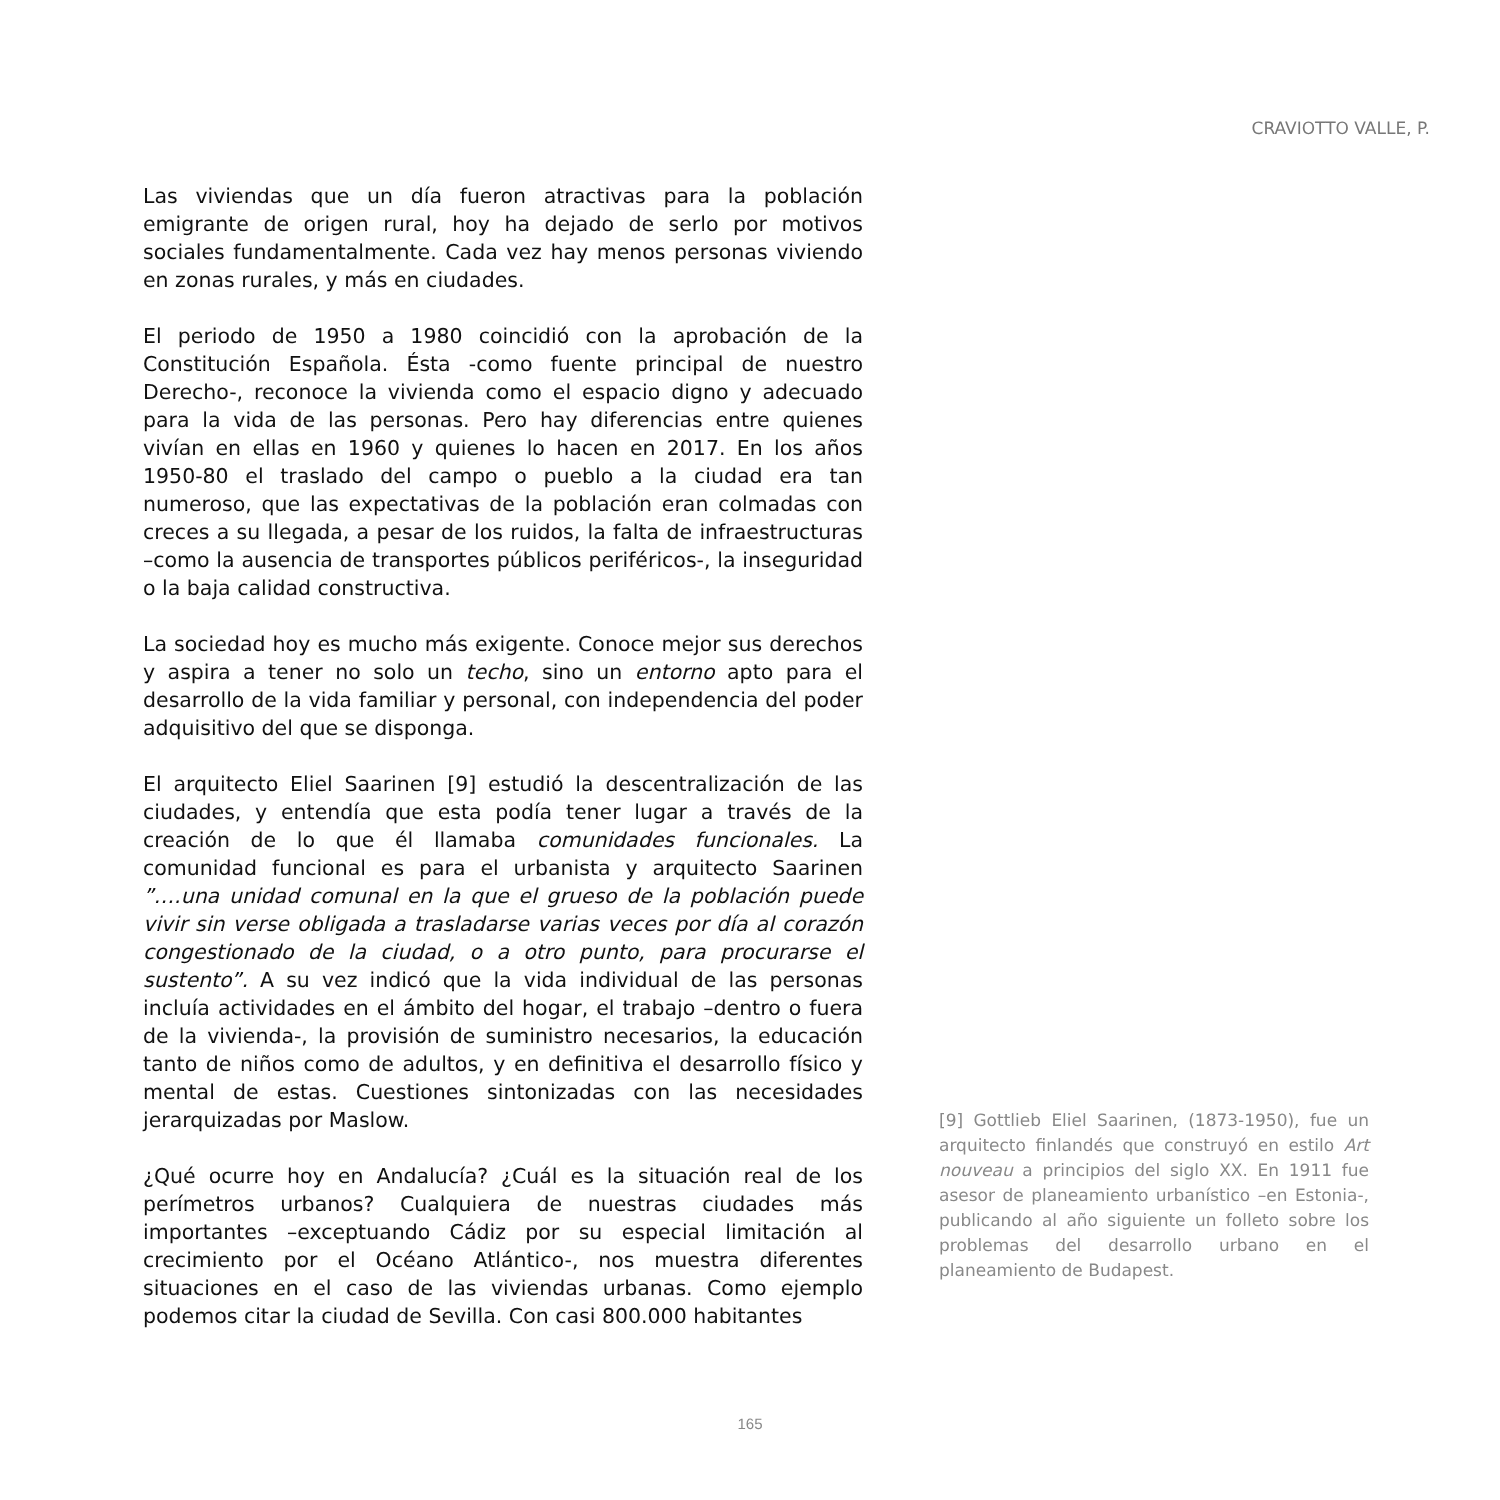CRAVIOTTO VALLE, P.
Las viviendas que un día fueron atractivas para la población emigrante de origen rural, hoy ha dejado de serlo por motivos sociales fundamentalmente. Cada vez hay menos personas viviendo en zonas rurales, y más en ciudades.
El periodo de 1950 a 1980 coincidió con la aprobación de la Constitución Española. Ésta -como fuente principal de nuestro Derecho-, reconoce la vivienda como el espacio digno y adecuado para la vida de las personas. Pero hay diferencias entre quienes vivían en ellas en 1960 y quienes lo hacen en 2017. En los años 1950-80 el traslado del campo o pueblo a la ciudad era tan numeroso, que las expectativas de la población eran colmadas con creces a su llegada, a pesar de los ruidos, la falta de infraestructuras –como la ausencia de transportes públicos periféricos-, la inseguridad o la baja calidad constructiva.
La sociedad hoy es mucho más exigente. Conoce mejor sus derechos y aspira a tener no solo un techo, sino un entorno apto para el desarrollo de la vida familiar y personal, con independencia del poder adquisitivo del que se disponga.
El arquitecto Eliel Saarinen [9] estudió la descentralización de las ciudades, y entendía que esta podía tener lugar a través de la creación de lo que él llamaba comunidades funcionales. La comunidad funcional es para el urbanista y arquitecto Saarinen ”….una unidad comunal en la que el grueso de la población puede vivir sin verse obligada a trasladarse varias veces por día al corazón congestionado de la ciudad, o a otro punto, para procurarse el sustento”. A su vez indicó que la vida individual de las personas incluía actividades en el ámbito del hogar, el trabajo –dentro o fuera de la vivienda-, la provisión de suministro necesarios, la educación tanto de niños como de adultos, y en definitiva el desarrollo físico y mental de estas. Cuestiones sintonizadas con las necesidades jerarquizadas por Maslow.
¿Qué ocurre hoy en Andalucía? ¿Cuál es la situación real de los perímetros urbanos? Cualquiera de nuestras ciudades más importantes –exceptuando Cádiz por su especial limitación al crecimiento por el Océano Atlántico-, nos muestra diferentes situaciones en el caso de las viviendas urbanas. Como ejemplo podemos citar la ciudad de Sevilla. Con casi 800.000 habitantes
[9] Gottlieb Eliel Saarinen, (1873-1950), fue un arquitecto finlandés que construyó en estilo Art nouveau a principios del siglo XX. En 1911 fue asesor de planeamiento urbanístico –en Estonia-, publicando al año siguiente un folleto sobre los problemas del desarrollo urbano en el planeamiento de Budapest.
165